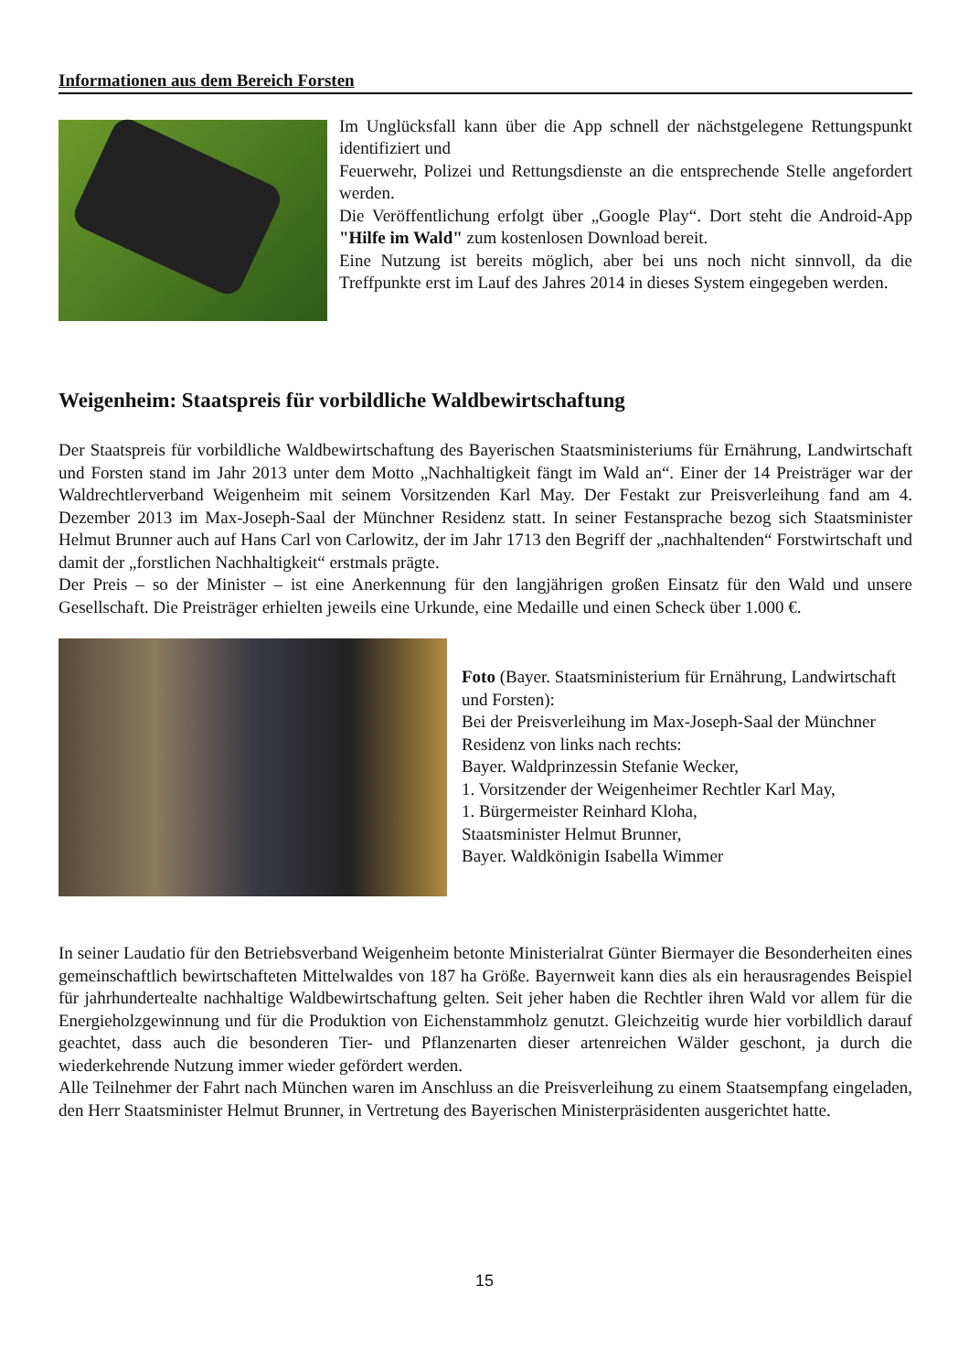Informationen aus dem Bereich Forsten
Im Unglücksfall kann über die App schnell der nächstgelegene Rettungspunkt identifiziert und
Feuerwehr, Polizei und Rettungsdienste an die entsprechende Stelle angefordert werden.
Die Veröffentlichung erfolgt über „Google Play“. Dort steht die Android-App "Hilfe im Wald" zum kostenlosen Download bereit.
Eine Nutzung ist bereits möglich, aber bei uns noch nicht sinnvoll, da die Treffpunkte erst im Lauf des Jahres 2014 in dieses System eingegeben werden.
Weigenheim: Staatspreis für vorbildliche Waldbewirtschaftung
Der Staatspreis für vorbildliche Waldbewirtschaftung des Bayerischen Staatsministeriums für Ernährung, Landwirtschaft und Forsten stand im Jahr 2013 unter dem Motto „Nachhaltigkeit fängt im Wald an“. Einer der 14 Preisträger war der Waldrechtlerverband Weigenheim mit seinem Vorsitzenden Karl May. Der Festakt zur Preisverleihung fand am 4. Dezember 2013 im Max-Joseph-Saal der Münchner Residenz statt. In seiner Festansprache bezog sich Staatsminister Helmut Brunner auch auf Hans Carl von Carlowitz, der im Jahr 1713 den Begriff der „nachhaltenden“ Forstwirtschaft und damit der „forstlichen Nachhaltigkeit“ erstmals prägte.
Der Preis – so der Minister – ist eine Anerkennung für den langjährigen großen Einsatz für den Wald und unsere Gesellschaft. Die Preisträger erhielten jeweils eine Urkunde, eine Medaille und einen Scheck über 1.000 €.
Foto (Bayer. Staatsministerium für Ernährung, Landwirtschaft und Forsten):
Bei der Preisverleihung im Max-Joseph-Saal der Münchner Residenz von links nach rechts:
Bayer. Waldprinzessin Stefanie Wecker,
1. Vorsitzender der Weigenheimer Rechtler Karl May,
1. Bürgermeister Reinhard Kloha,
Staatsminister Helmut Brunner,
Bayer. Waldkönigin Isabella Wimmer
In seiner Laudatio für den Betriebsverband Weigenheim betonte Ministerialrat Günter Biermayer die Besonderheiten eines gemeinschaftlich bewirtschafteten Mittelwaldes von 187 ha Größe. Bayernweit kann dies als ein herausragendes Beispiel für jahrhundertealte nachhaltige Waldbewirtschaftung gelten. Seit jeher haben die Rechtler ihren Wald vor allem für die Energieholzgewinnung und für die Produktion von Eichenstammholz genutzt. Gleichzeitig wurde hier vorbildlich darauf geachtet, dass auch die besonderen Tier- und Pflanzenarten dieser artenreichen Wälder geschont, ja durch die wiederkehrende Nutzung immer wieder gefördert werden.
Alle Teilnehmer der Fahrt nach München waren im Anschluss an die Preisverleihung zu einem Staatsempfang eingeladen, den Herr Staatsminister Helmut Brunner, in Vertretung des Bayerischen Ministerpräsidenten ausgerichtet hatte.
15